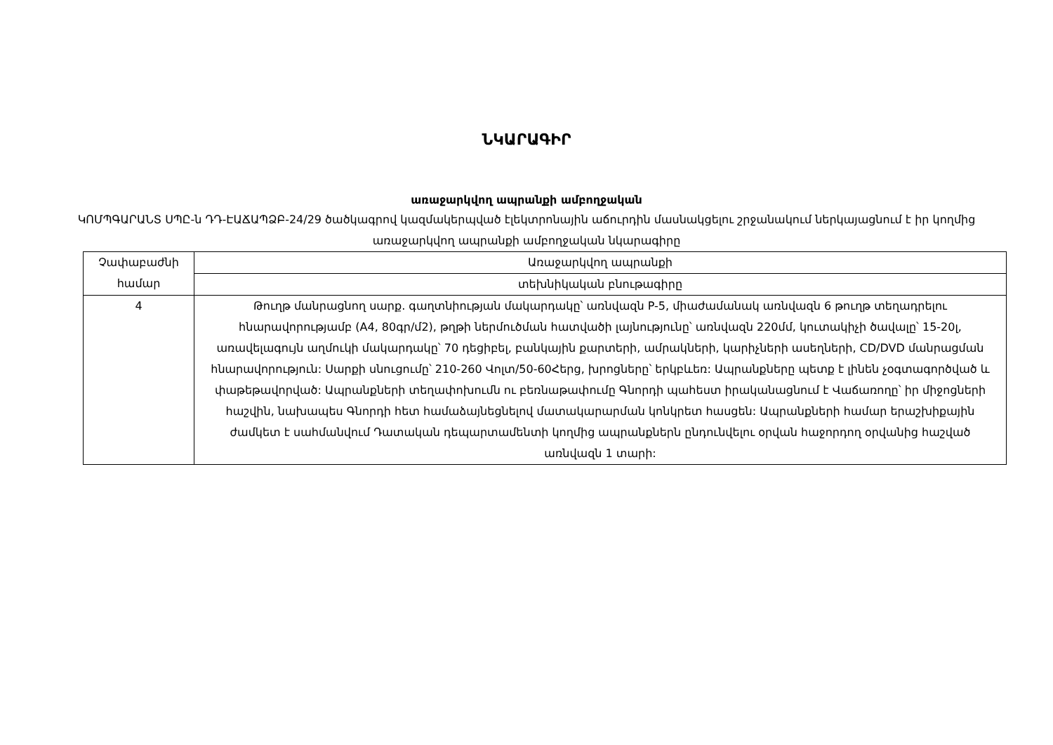ՆԿԱՐԱԳԻՐ
առաջարկվող ապրանքի ամբողջական
ԿՈՄՊԳԱՐԱՆՏ ՍՊԸ-ն ԴԴ-ԷԱՃԱՊՁԲ-24/29 ծածկագրով կազմակերպված էլեկտրոնային աճուրդին մասնակցելու շրջանակում ներկայացնում է իր կողմից առաջարկվող ապրանքի ամբողջական նկարագիրը
| Չափաբաժնի համար | Առաջարկվող ապրանքի |
| | տեխնիկական բնութագիրը |
| 4 | Թուղթ մանրացնող սարք. գաղտնիության մակարդակը՝ առնվազն P-5, միաժամանակ առնվազն 6 թուղթ տեղադրելու հնարավորությամբ (A4, 80գր/մ2), թղթի ներմուծման հատվածի լայնությունը՝ առնվազն 220մմ, կուտակիչի ծավալը՝ 15-20լ, առավելագույն աղմուկի մակարդակը՝ 70 դեցիբել, բանկային քարտերի, ամրակների, կարիչների ասեղների, CD/DVD մանրացման հնարավորություն: Սարքի սնուցումը՝ 210-260 Վոլտ/50-60Հերց, խրոցները՝ երկբևեռ: Ապրանքները պետք է լինեն չօգտագործված և փաթեթավորված: Ապրանքների տեղափոխումն ու բեռնաթափումը Գնորդի պահեստ իրականացնում է Վաճառողը՝ իր միջոցների հաշվին, նախապես Գնորդի հետ համաձայնեցնելով մատակարարման կոնկրետ հասցեն: Ապրանքների համար երաշխիքային ժամկետ է սահմանվում Դատական դեպարտամենտի կողմից ապրանքներն ընդունվելու օրվան հաջորդող օրվանից հաշված առնվազն 1 տարի: |